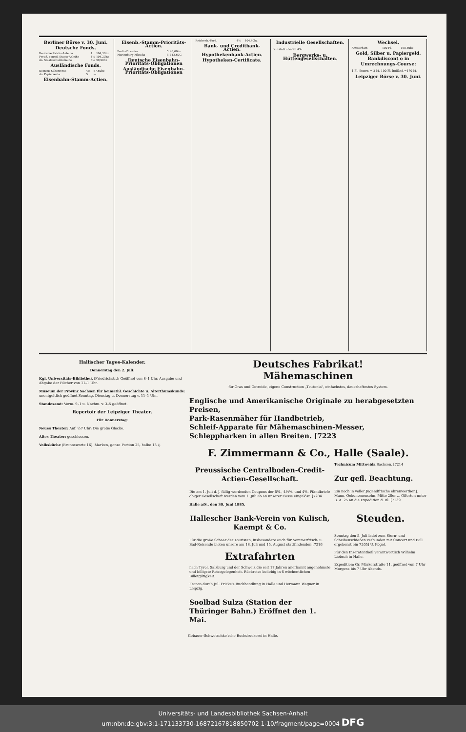Berliner Börse v. 30. Juni.
Deutsche Fonds.
| Deutsche Reichs-Anleihe | 4 | 104,30bz |
| Preuß. consol. Staats-Anleihe | 4½ | 104,20bz |
| do. Staatsschuldscheine | 3½ | 99,90bz |
Ausländische Fonds.
| Oesterr. Silberrente | 4½ | 67,60bz |
| do. Papierrente | 5 | — |
Eisenbahn-Stamm-Actien.
Eisenb.-Stamm-Prioritäts-Actien.
| Berlin-Dresden | 5 | 48,60bz |
| Marienburg-Mlawka | 5 | 113,60G |
Deutsche Eisenbahn-Prioritäts-Obligationen
Ausländische Eisenbahn-Prioritäts-Obligationen
| Reichenb.-Pard. | 4½ | 104,40bz |
Bank- und Creditbank-Actien.
Hypothekenbank-Actien.
Hypotheken-Certificate.
Industrielle Gesellschaften.
Zinsfuß überall 4%.
Bergwerks- u. Hüttengesellschaften.
Wechsel.
| Amsterdam | 100 Fl. | 168,80bz |
Gold, Silber u. Papiergeld.
Bankdiscont o in
Umrechnungs-Course:
1 Fl. österr. = 2 M. 100 Fl. holländ.=170 M.
Leipziger Börse v. 30. Juni.
Hallischer Tages-Kalender.
Donnerstag den 2. Juli:
Kgl. Universitäts-Bibliothek (Friedrichstr.): Geöffnet von 8–1 Uhr. Ausgabe und Abgabe der Bücher von 11–1 Uhr.
Museum der Provinz Sachsen für heimathl. Geschichte u. Alterthumskunde: unentgeltlich geöffnet Sonntag, Dienstag u. Donnerstag v. 11–1 Uhr.
Standesamt: Vorm. 9–1 u. Nachm. v. 3–5 geöffnet.
Repertoir der Leipziger Theater.
Für Donnerstag:
Neues Theater: Anf. ½7 Uhr: Die große Glocke.
Altes Theater: geschlossen.
Volksküche (Brunoswarte 16). Marken, ganze Portion 25, halbe 13 ₰.
Deutsches Fabrikat!
Mähemaschinen
für Gras und Getreide, eigene Construction „Teutonia", einfachstes, dauerhaftestes System.
Englische und Amerikanische Originale zu herabgesetzten Preisen,
Park-Rasenmäher für Handbetrieb,
Schleif-Apparate für Mähemaschinen-Messer,
Schleppharken in allen Breiten. [7223
F. Zimmermann & Co., Halle (Saale).
Preussische Centralboden-Credit-Actien-Gesellschaft.
Die am 1. Juli d. J. fällig werdenden Coupons der 5%., 4½%. und 4%. Pfandbriefe obiger Gesellschaft werden vom 1. Juli ab an unserer Casse eingelöst. [7204
Halle a/S., den 30. Juni 1885.
Hallescher Bank-Verein von Kulisch, Kaempt & Co.
Für die große Schaar der Touristen, insbesondere auch für Sommerfrisch- u. Bad-Reisende bieten unsere am 18. Juli und 15. August stattfindenden [7216
Extrafahrten
nach Tyrol, Salzburg und der Schweiz die seit 17 Jahren anerkannt angenehmste und billigste Reisegelegenheit. Rückreise beliebig in 6 wöchentlichen Billetgiltigkeit.
Franco durch Jul. Fricke's Buchhandlung in Halle und Hermann Wagner in Leipzig.
Soolbad Sulza (Station der Thüringer Bahn.) Eröffnet den 1. Mai.
Technicum Mittweida Sachsen. [7214
Zur gefl. Beachtung.
Ein noch in voller Jugendfrische ehrenwerther j. Mann, Oekonomensohn, Mitte 20er ... Offerten unter B. A. 25 an die Expedition d. Bl. [7139
Steuden.
Sonntag den 5. Juli ladet zum Stern- und Scheibenschießen verbunden mit Concert und Ball ergebenst ein 7205] U. Kögel.
Für den Inseratentheil verantwortlich Wilhelm Liebsch in Halle.
Expedition: Gr. Märkerstraße 11, geöffnet von 7 Uhr Morgens bis 7 Uhr Abends.
Gebauer-Schwetschke'sche Buchdruckerei in Halle.
Universitäts- und Landesbibliothek Sachsen-Anhalt
urn:nbn:de:gbv:3:1-171133730-16872167818850702 1-10/fragment/page=0004 DFG